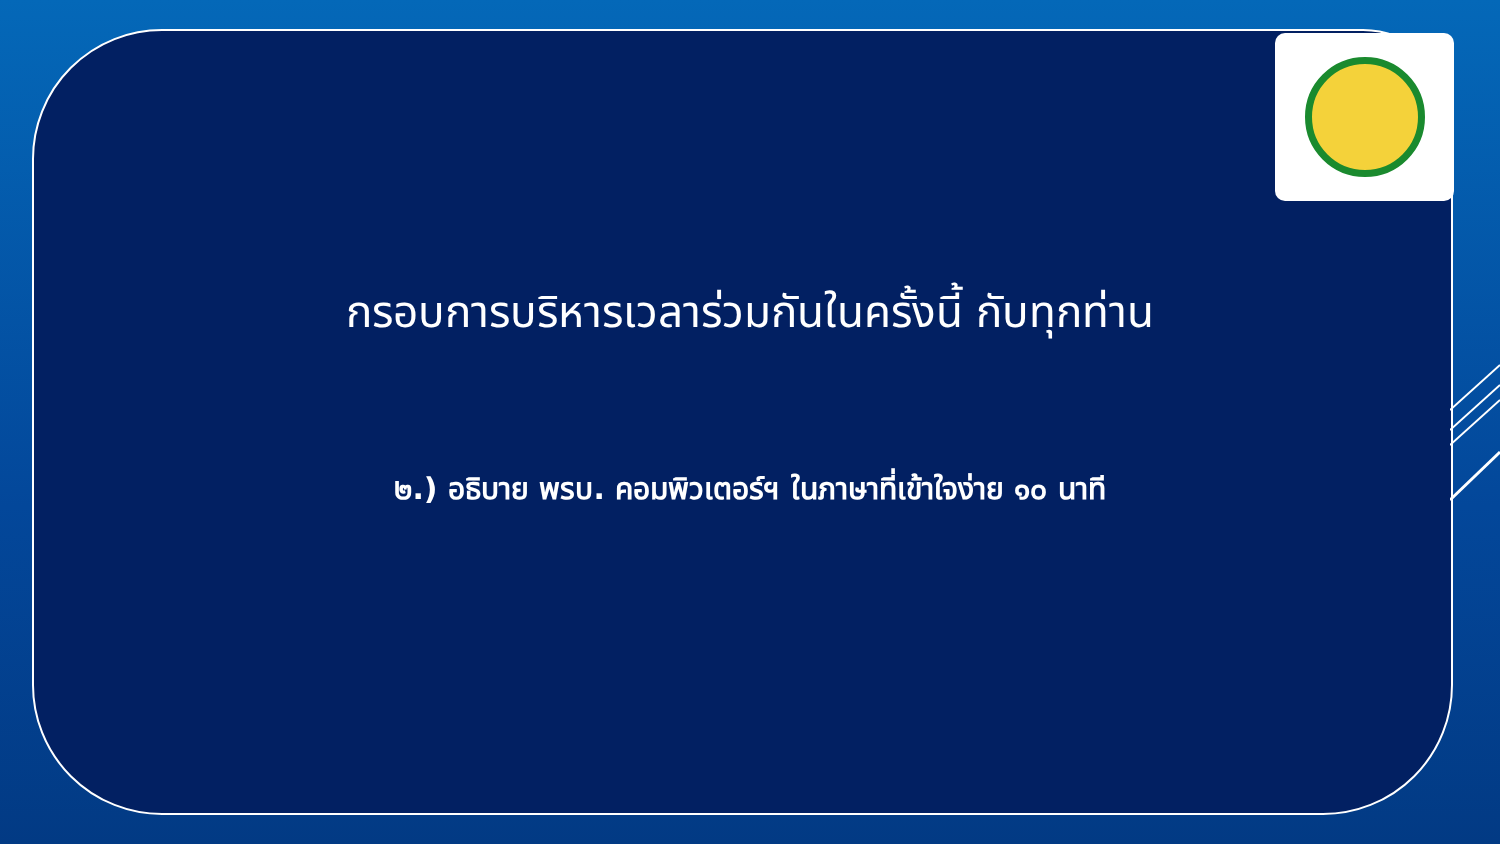กรอบการบริหารเวลาร่วมกันในครั้งนี้ กับทุกท่าน
๒.) อธิบาย พรบ. คอมพิวเตอร์ฯ ในภาษาที่เข้าใจง่าย ๑๐ นาที